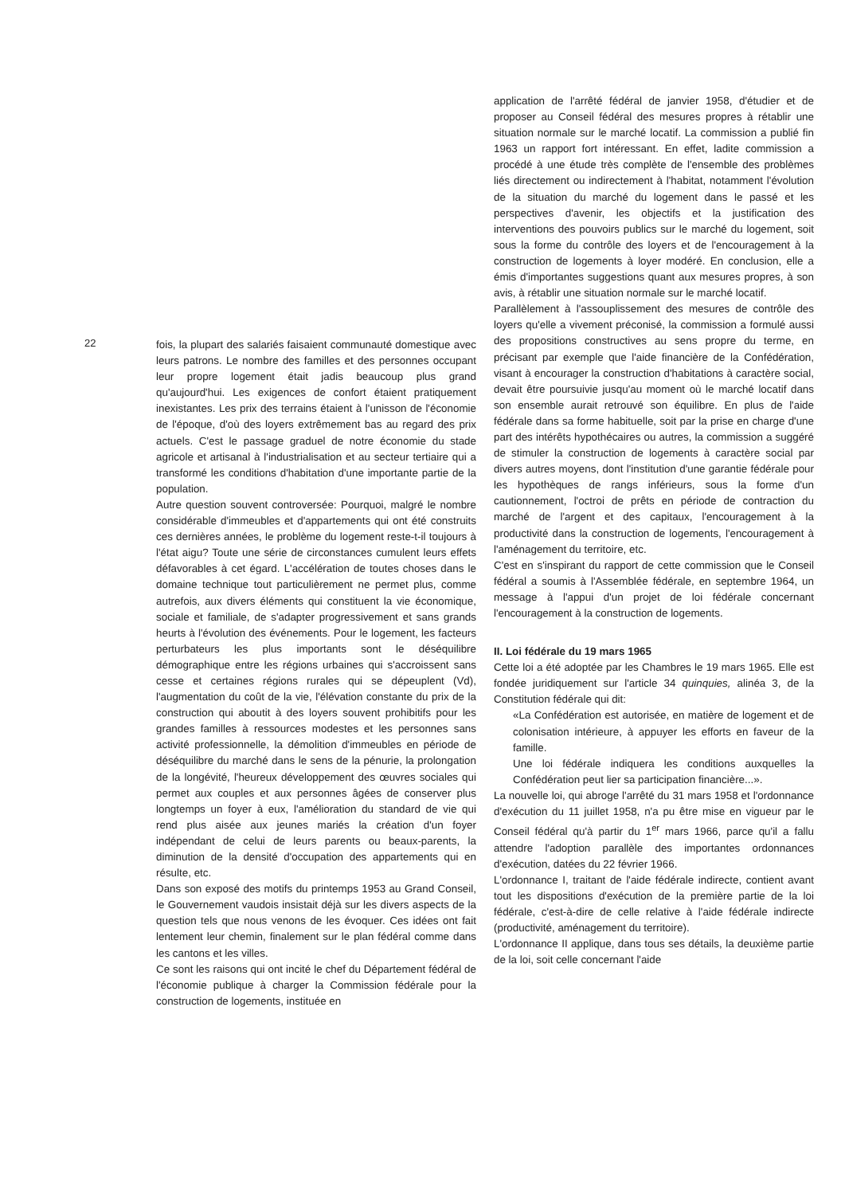22
fois, la plupart des salariés faisaient communauté domestique avec leurs patrons. Le nombre des familles et des personnes occupant leur propre logement était jadis beaucoup plus grand qu'aujourd'hui. Les exigences de confort étaient pratiquement inexistantes. Les prix des terrains étaient à l'unisson de l'économie de l'époque, d'où des loyers extrêmement bas au regard des prix actuels. C'est le passage graduel de notre économie du stade agricole et artisanal à l'industrialisation et au secteur tertiaire qui a transformé les conditions d'habitation d'une importante partie de la population.
Autre question souvent controversée: Pourquoi, malgré le nombre considérable d'immeubles et d'appartements qui ont été construits ces dernières années, le problème du logement reste-t-il toujours à l'état aigu? Toute une série de circonstances cumulent leurs effets défavorables à cet égard. L'accélération de toutes choses dans le domaine technique tout particulièrement ne permet plus, comme autrefois, aux divers éléments qui constituent la vie économique, sociale et familiale, de s'adapter progressivement et sans grands heurts à l'évolution des événements. Pour le logement, les facteurs perturbateurs les plus importants sont le déséquilibre démographique entre les régions urbaines qui s'accroissent sans cesse et certaines régions rurales qui se dépeuplent (Vd), l'augmentation du coût de la vie, l'élévation constante du prix de la construction qui aboutit à des loyers souvent prohibitifs pour les grandes familles à ressources modestes et les personnes sans activité professionnelle, la démolition d'immeubles en période de déséquilibre du marché dans le sens de la pénurie, la prolongation de la longévité, l'heureux développement des œuvres sociales qui permet aux couples et aux personnes âgées de conserver plus longtemps un foyer à eux, l'amélioration du standard de vie qui rend plus aisée aux jeunes mariés la création d'un foyer indépendant de celui de leurs parents ou beaux-parents, la diminution de la densité d'occupation des appartements qui en résulte, etc.
Dans son exposé des motifs du printemps 1953 au Grand Conseil, le Gouvernement vaudois insistait déjà sur les divers aspects de la question tels que nous venons de les évoquer. Ces idées ont fait lentement leur chemin, finalement sur le plan fédéral comme dans les cantons et les villes.
Ce sont les raisons qui ont incité le chef du Département fédéral de l'économie publique à charger la Commission fédérale pour la construction de logements, instituée en
application de l'arrêté fédéral de janvier 1958, d'étudier et de proposer au Conseil fédéral des mesures propres à rétablir une situation normale sur le marché locatif. La commission a publié fin 1963 un rapport fort intéressant. En effet, ladite commission a procédé à une étude très complète de l'ensemble des problèmes liés directement ou indirectement à l'habitat, notamment l'évolution de la situation du marché du logement dans le passé et les perspectives d'avenir, les objectifs et la justification des interventions des pouvoirs publics sur le marché du logement, soit sous la forme du contrôle des loyers et de l'encouragement à la construction de logements à loyer modéré. En conclusion, elle a émis d'importantes suggestions quant aux mesures propres, à son avis, à rétablir une situation normale sur le marché locatif.
Parallèlement à l'assouplissement des mesures de contrôle des loyers qu'elle a vivement préconisé, la commission a formulé aussi des propositions constructives au sens propre du terme, en précisant par exemple que l'aide financière de la Confédération, visant à encourager la construction d'habitations à caractère social, devait être poursuivie jusqu'au moment où le marché locatif dans son ensemble aurait retrouvé son équilibre. En plus de l'aide fédérale dans sa forme habituelle, soit par la prise en charge d'une part des intérêts hypothécaires ou autres, la commission a suggéré de stimuler la construction de logements à caractère social par divers autres moyens, dont l'institution d'une garantie fédérale pour les hypothèques de rangs inférieurs, sous la forme d'un cautionnement, l'octroi de prêts en période de contraction du marché de l'argent et des capitaux, l'encouragement à la productivité dans la construction de logements, l'encouragement à l'aménagement du territoire, etc.
C'est en s'inspirant du rapport de cette commission que le Conseil fédéral a soumis à l'Assemblée fédérale, en septembre 1964, un message à l'appui d'un projet de loi fédérale concernant l'encouragement à la construction de logements.
II. Loi fédérale du 19 mars 1965
Cette loi a été adoptée par les Chambres le 19 mars 1965. Elle est fondée juridiquement sur l'article 34 quinquies, alinéa 3, de la Constitution fédérale qui dit:
«La Confédération est autorisée, en matière de logement et de colonisation intérieure, à appuyer les efforts en faveur de la famille.
Une loi fédérale indiquera les conditions auxquelles la Confédération peut lier sa participation financière...».
La nouvelle loi, qui abroge l'arrêté du 31 mars 1958 et l'ordonnance d'exécution du 11 juillet 1958, n'a pu être mise en vigueur par le Conseil fédéral qu'à partir du 1<sup>er</sup> mars 1966, parce qu'il a fallu attendre l'adoption parallèle des importantes ordonnances d'exécution, datées du 22 février 1966.
L'ordonnance I, traitant de l'aide fédérale indirecte, contient avant tout les dispositions d'exécution de la première partie de la loi fédérale, c'est-à-dire de celle relative à l'aide fédérale indirecte (productivité, aménagement du territoire).
L'ordonnance II applique, dans tous ses détails, la deuxième partie de la loi, soit celle concernant l'aide